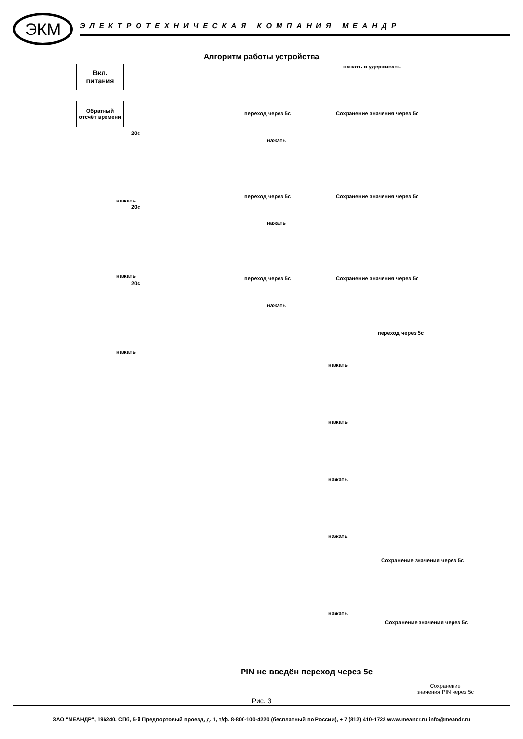ЭКМ
ЭЛЕКТРОТЕХНИЧЕСКАЯ КОМПАНИЯ МЕАНДР
Алгоритм работы устройства
Вкл.
питания
Обратный отсчёт времени
20с
нажать
20с
нажать
20с
нажать
нажать и удерживать
переход через 5с Сохранение значения через 5с
нажать
переход через 5с Сохранение значения через 5с
нажать
переход через 5с Сохранение значения через 5с
нажать
переход через 5с
нажать
нажать
нажать
нажать
Сохранение значения через 5с
нажать
Сохранение значения через 5с
PIN не введён переход через 5с
Сохранение
значения PIN через 5с
Рис. 3
ЗАО "МЕАНДР", 196240, СПб, 5-й Предпортовый проезд, д. 1, т/ф. 8-800-100-4220 (бесплатный по России), + 7 (812) 410-1722 www.meandr.ru info@meandr.ru